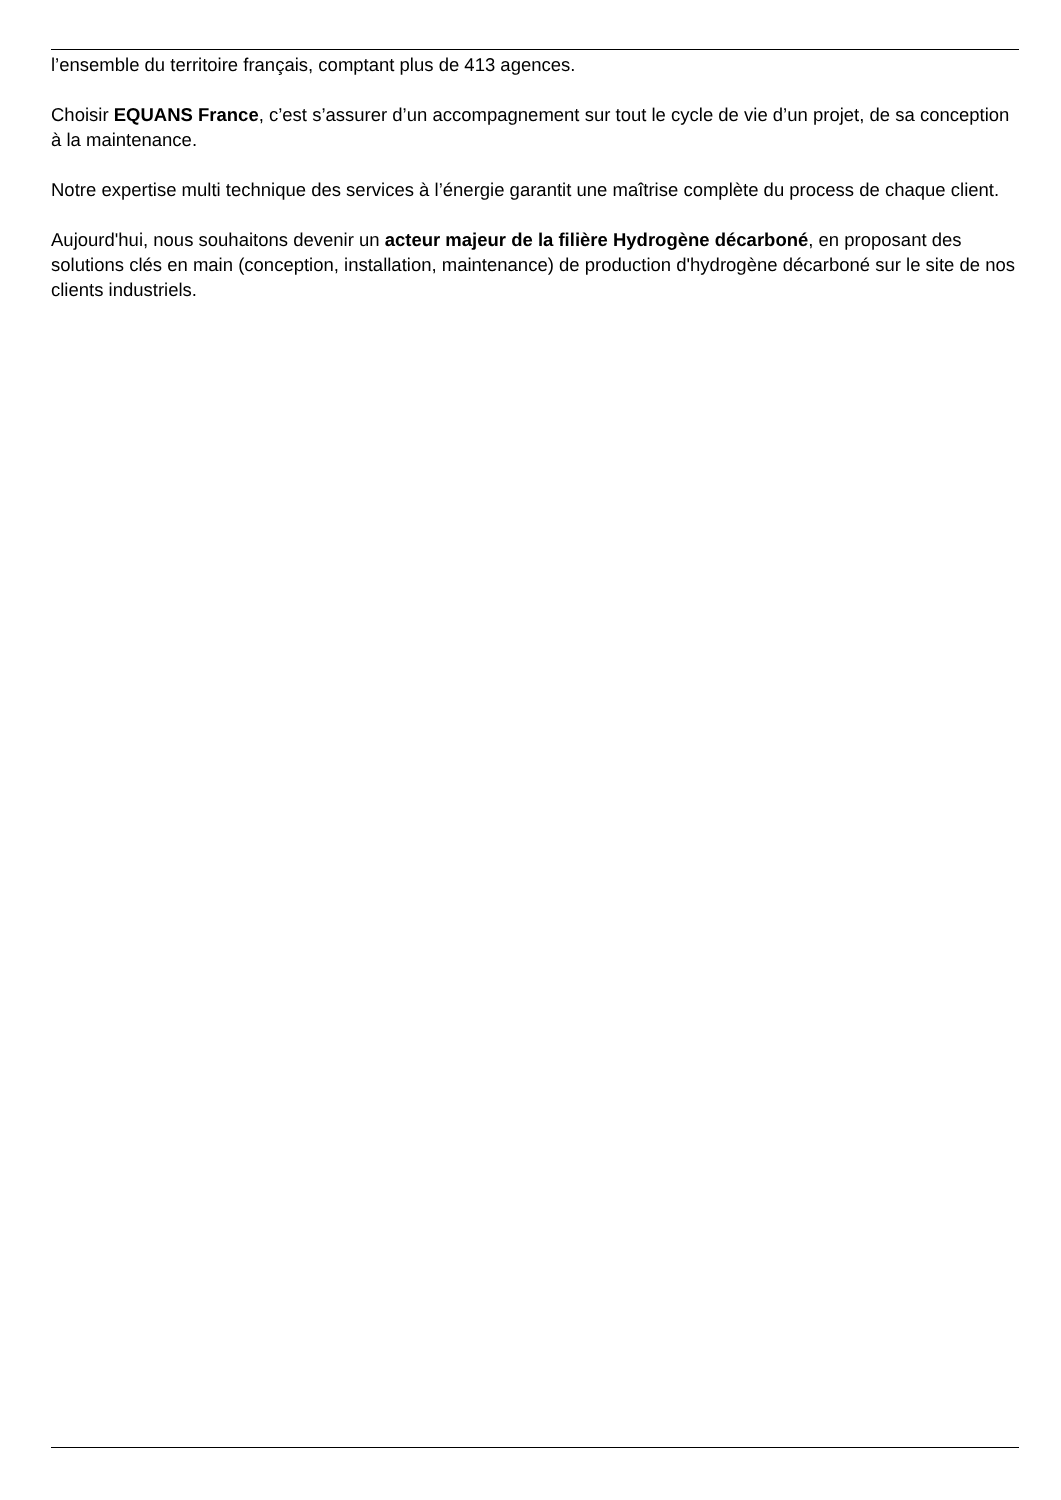l’ensemble du territoire français, comptant plus de 413 agences.
Choisir EQUANS France, c’est s’assurer d’un accompagnement sur tout le cycle de vie d’un projet, de sa conception à la maintenance.
Notre expertise multi technique des services à l’énergie garantit une maîtrise complète du process de chaque client.
Aujourd'hui, nous souhaitons devenir un acteur majeur de la filière Hydrogène décarboné, en proposant des solutions clés en main (conception, installation, maintenance) de production d'hydrogène décarboné sur le site de nos clients industriels.